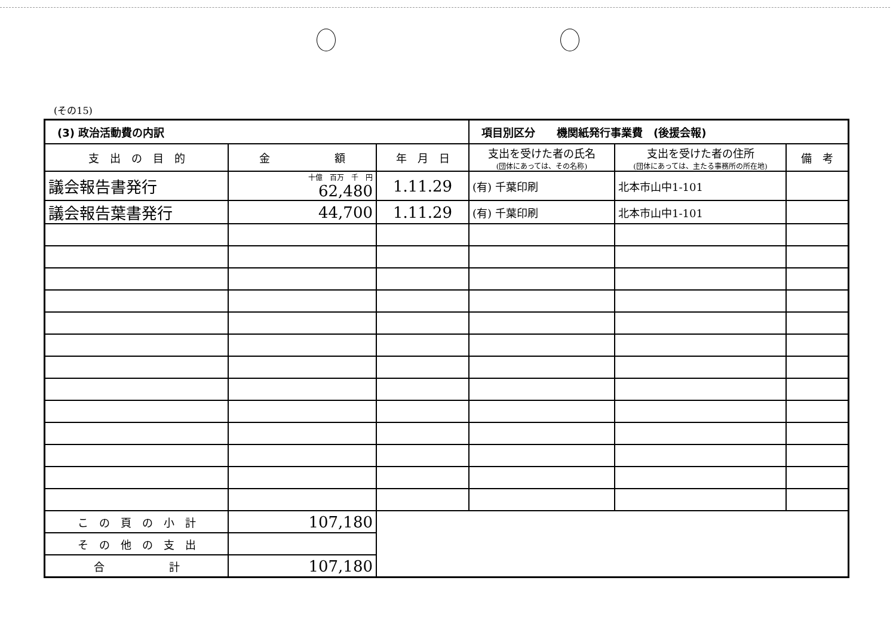(その15)
| (3) 政治活動費の内訳 | | | 項目別区分 機関紙発行事業費 (後援会報) | | |
| --- | --- | --- | --- | --- | --- |
| 支 出 の 目 的 | 金 額 | 年 月 日 | 支出を受けた者の氏名 (団体にあっては、その名称) | 支出を受けた者の住所 (団体にあっては、主たる事務所の所在地) | 備 考 |
| 議会報告書発行 | 十億 百万 千 円 62,480 | 1.11.29 | (有) 千葉印刷 | 北本市山中1-101 | |
| 議会報告葉書発行 | 44,700 | 1.11.29 | (有) 千葉印刷 | 北本市山中1-101 | |
| こ の 頁 の 小 計 | 107,180 | | | | |
| そ の 他 の 支 出 | | | | | |
| 合 計 | 107,180 | | | | |